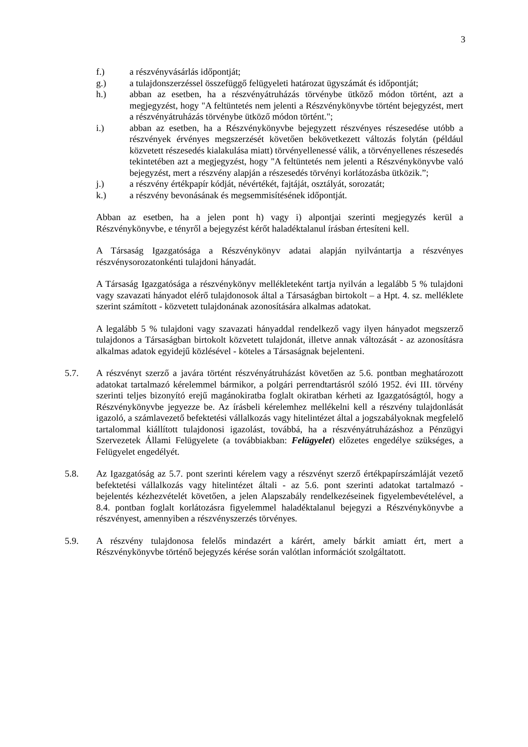3
f.) a részvényvásárlás időpontját;
g.) a tulajdonszerzéssel összefüggő felügyeleti határozat ügyszámát és időpontját;
h.) abban az esetben, ha a részvényátruházás törvénybe ütköző módon történt, azt a megjegyzést, hogy "A feltüntetés nem jelenti a Részvénykönyvbe történt bejegyzést, mert a részvényátruházás törvénybe ütköző módon történt.";
i.) abban az esetben, ha a Részvénykönyvbe bejegyzett részvényes részesedése utóbb a részvények érvényes megszerzését követően bekövetkezett változás folytán (például közvetett részesedés kialakulása miatt) törvényellenessé válik, a törvényellenes részesedés tekintetében azt a megjegyzést, hogy "A feltüntetés nem jelenti a Részvénykönyvbe való bejegyzést, mert a részvény alapján a részesedés törvényi korlátozásba ütközik.”;
j.) a részvény értékpapír kódját, névértékét, fajtáját, osztályát, sorozatát;
k.) a részvény bevonásának és megsemmisítésének időpontját.
Abban az esetben, ha a jelen pont h) vagy i) alpontjai szerinti megjegyzés kerül a Részvénykönyvbe, e tényről a bejegyzést kérőt haladéktalanul írásban értesíteni kell.
A Társaság Igazgatósága a Részvénykönyv adatai alapján nyilvántartja a részvényes részvénysorozatonkénti tulajdoni hányadát.
A Társaság Igazgatósága a részvénykönyv mellékleteként tartja nyilván a legalább 5 % tulajdoni vagy szavazati hányadot elérő tulajdonosok által a Társaságban birtokolt – a Hpt. 4. sz. melléklete szerint számított - közvetett tulajdonának azonosítására alkalmas adatokat.
A legalább 5 % tulajdoni vagy szavazati hányaddal rendelkező vagy ilyen hányadot megszerző tulajdonos a Társaságban birtokolt közvetett tulajdonát, illetve annak változását - az azonosításra alkalmas adatok egyidejű közlésével - köteles a Társaságnak bejelenteni.
5.7. A részvényt szerző a javára történt részvényátruházást követően az 5.6. pontban meghatározott adatokat tartalmazó kérelemmel bármikor, a polgári perrendtartásról szóló 1952. évi III. törvény szerinti teljes bizonyító erejű magánokiratba foglalt okiratban kérheti az Igazgatóságtól, hogy a Részvénykönyvbe jegyezze be. Az írásbeli kérelemhez mellékelni kell a részvény tulajdonlását igazoló, a számlavezető befektetési vállalkozás vagy hitelintézet által a jogszabályoknak megfelelő tartalommal kiállított tulajdonosi igazolást, továbbá, ha a részvényátruházáshoz a Pénzügyi Szervezetek Állami Felügyelete (a továbbiakban: Felügyelet) előzetes engedélye szükséges, a Felügyelet engedélyét.
5.8. Az Igazgatóság az 5.7. pont szerinti kérelem vagy a részvényt szerző értékpapírszámláját vezető befektetési vállalkozás vagy hitelintézet általi - az 5.6. pont szerinti adatokat tartalmazó - bejelentés kézhezvételét követően, a jelen Alapszabály rendelkezéseinek figyelembevételével, a 8.4. pontban foglalt korlátozásra figyelemmel haladéktalanul bejegyzi a Részvénykönyvbe a részvényest, amennyiben a részvényszerzés törvényes.
5.9. A részvény tulajdonosa felelős mindazért a kárért, amely bárkit amiatt ért, mert a Részvénykönyvbe történő bejegyzés kérése során valótlan információt szolgáltatott.